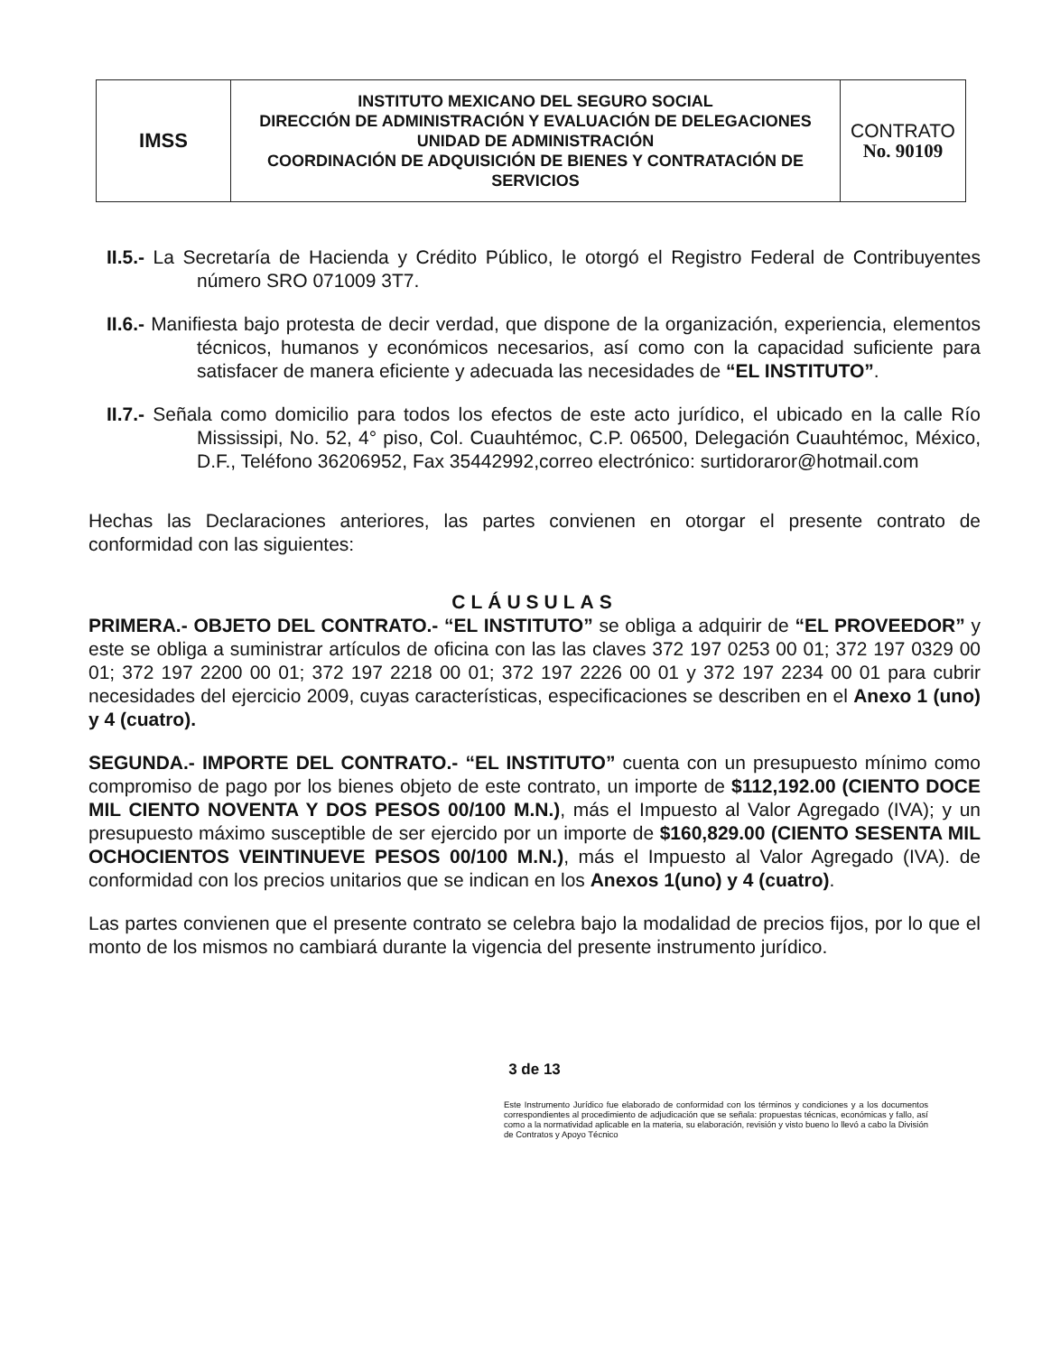| IMSS | INSTITUTO MEXICANO DEL SEGURO SOCIAL DIRECCIÓN DE ADMINISTRACIÓN Y EVALUACIÓN DE DELEGACIONES UNIDAD DE ADMINISTRACIÓN COORDINACIÓN DE ADQUISICIÓN DE BIENES Y CONTRATACIÓN DE SERVICIOS | CONTRATO No. 90109 |
II.5.- La Secretaría de Hacienda y Crédito Público, le otorgó el Registro Federal de Contribuyentes número SRO 071009 3T7.
II.6.- Manifiesta bajo protesta de decir verdad, que dispone de la organización, experiencia, elementos técnicos, humanos y económicos necesarios, así como con la capacidad suficiente para satisfacer de manera eficiente y adecuada las necesidades de “EL INSTITUTO”.
II.7.- Señala como domicilio para todos los efectos de este acto jurídico, el ubicado en la calle Río Mississipi, No. 52, 4° piso, Col. Cuauhtémoc, C.P. 06500, Delegación Cuauhtémoc, México, D.F., Teléfono 36206952, Fax 35442992,correo electrónico: surtidoraror@hotmail.com
Hechas las Declaraciones anteriores, las partes convienen en otorgar el presente contrato de conformidad con las siguientes:
CLÁUSULAS
PRIMERA.- OBJETO DEL CONTRATO.- “EL INSTITUTO” se obliga a adquirir de “EL PROVEEDOR” y este se obliga a suministrar artículos de oficina con las las claves 372 197 0253 00 01; 372 197 0329 00 01; 372 197 2200 00 01; 372 197 2218 00 01; 372 197 2226 00 01 y 372 197 2234 00 01 para cubrir necesidades del ejercicio 2009, cuyas características, especificaciones se describen en el Anexo 1 (uno) y 4 (cuatro).
SEGUNDA.- IMPORTE DEL CONTRATO.- “EL INSTITUTO” cuenta con un presupuesto mínimo como compromiso de pago por los bienes objeto de este contrato, un importe de $112,192.00 (CIENTO DOCE MIL CIENTO NOVENTA Y DOS PESOS 00/100 M.N.), más el Impuesto al Valor Agregado (IVA); y un presupuesto máximo susceptible de ser ejercido por un importe de $160,829.00 (CIENTO SESENTA MIL OCHOCIENTOS VEINTINUEVE PESOS 00/100 M.N.), más el Impuesto al Valor Agregado (IVA). de conformidad con los precios unitarios que se indican en los Anexos 1(uno) y 4 (cuatro).
Las partes convienen que el presente contrato se celebra bajo la modalidad de precios fijos, por lo que el monto de los mismos no cambiará durante la vigencia del presente instrumento jurídico.
3 de 13
Este Instrumento Jurídico fue elaborado de conformidad con los términos y condiciones y a los documentos correspondientes al procedimiento de adjudicación que se señala: propuestas técnicas, económicas y fallo, así como a la normatividad aplicable en la materia, su elaboración, revisión y visto bueno lo llevó a cabo la División de Contratos y Apoyo Técnico